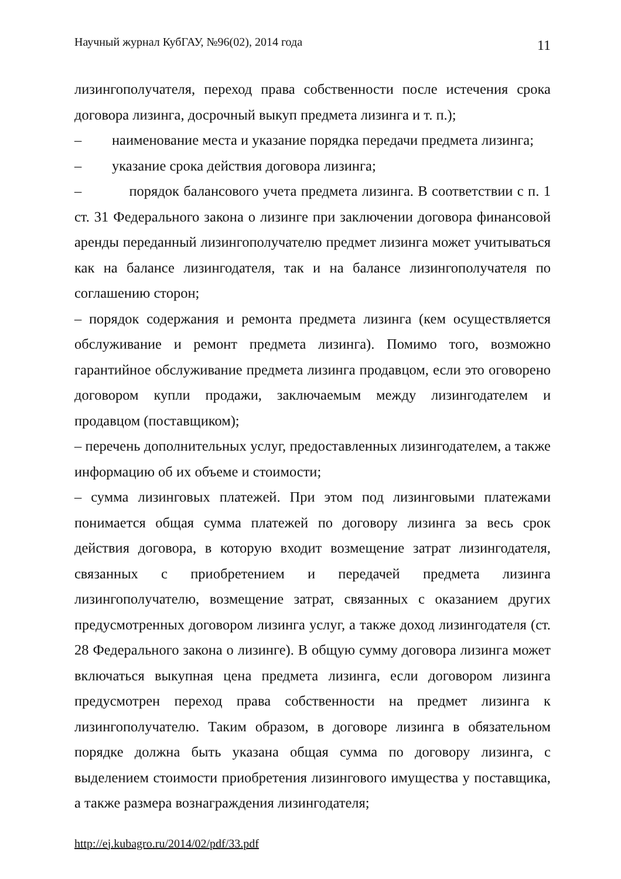Научный журнал КубГАУ, №96(02), 2014 года 11
лизингополучателя, переход права собственности после истечения срока договора лизинга, досрочный выкуп предмета лизинга и т. п.);
– наименование места и указание порядка передачи предмета лизинга;
– указание срока действия договора лизинга;
– порядок балансового учета предмета лизинга. В соответствии с п. 1 ст. 31 Федерального закона о лизинге при заключении договора финансовой аренды переданный лизингополучателю предмет лизинга может учитываться как на балансе лизингодателя, так и на балансе лизингополучателя по соглашению сторон;
– порядок содержания и ремонта предмета лизинга (кем осуществляется обслуживание и ремонт предмета лизинга). Помимо того, возможно гарантийное обслуживание предмета лизинга продавцом, если это оговорено договором купли продажи, заключаемым между лизингодателем и продавцом (поставщиком);
– перечень дополнительных услуг, предоставленных лизингодателем, а также информацию об их объеме и стоимости;
– сумма лизинговых платежей. При этом под лизинговыми платежами понимается общая сумма платежей по договору лизинга за весь срок действия договора, в которую входит возмещение затрат лизингодателя, связанных с приобретением и передачей предмета лизинга лизингополучателю, возмещение затрат, связанных с оказанием других предусмотренных договором лизинга услуг, а также доход лизингодателя (ст. 28 Федерального закона о лизинге). В общую сумму договора лизинга может включаться выкупная цена предмета лизинга, если договором лизинга предусмотрен переход права собственности на предмет лизинга к лизингополучателю. Таким образом, в договоре лизинга в обязательном порядке должна быть указана общая сумма по договору лизинга, с выделением стоимости приобретения лизингового имущества у поставщика, а также размера вознаграждения лизингодателя;
http://ej.kubagro.ru/2014/02/pdf/33.pdf